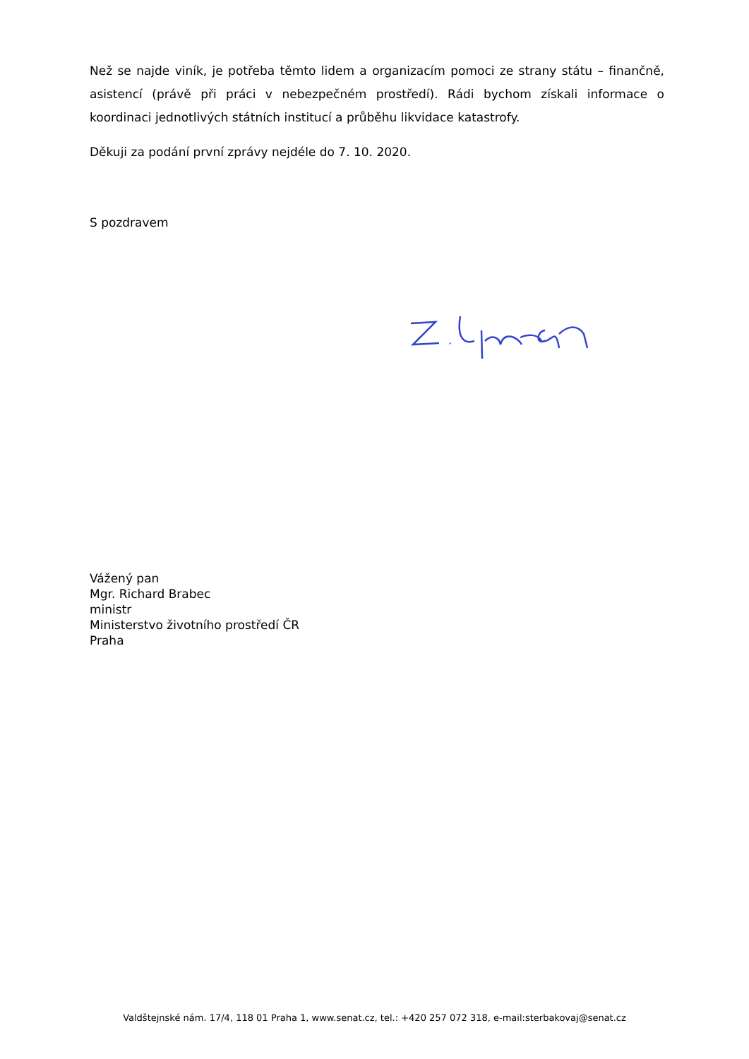Než se najde viník, je potřeba těmto lidem a organizacím pomoci ze strany státu – finančně, asistencí (právě při práci v nebezpečném prostředí). Rádi bychom získali informace o koordinaci jednotlivých státních institucí a průběhu likvidace katastrofy.
Děkuji za podání první zprávy nejdéle do 7. 10. 2020.
S pozdravem
Vážený pan
Mgr. Richard Brabec
ministr
Ministerstvo životního prostředí ČR
Praha
Valdštejnské nám. 17/4, 118 01 Praha 1, www.senat.cz, tel.: +420 257 072 318, e-mail:sterbakovaj@senat.cz